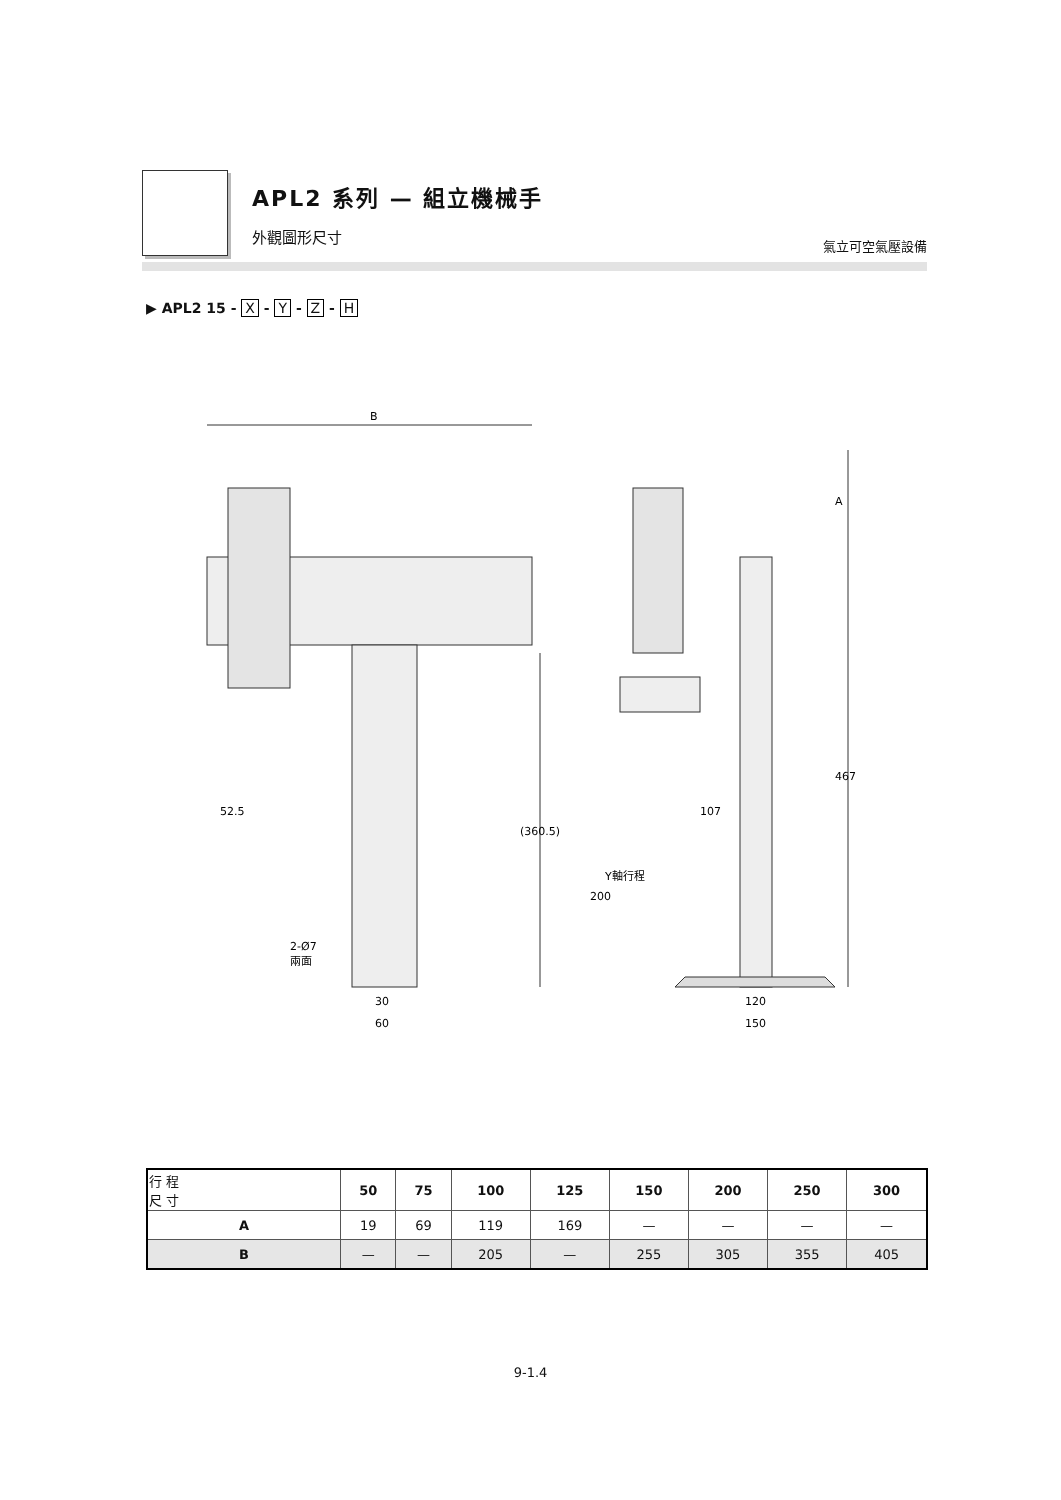APL2 系列 — 組立機械手
外觀圖形尺寸 氣立可空氣壓設備
▶ APL2 15 - X - Y - Z - H
B
52.5
30
60
2-Ø7
兩面
(360.5)
A
467
107
Y軸行程
200
120
150
| 行 程 尺 寸 | 50 | 75 | 100 | 125 | 150 | 200 | 250 | 300 |
| --- | --- | --- | --- | --- | --- | --- | --- | --- |
| A | 19 | 69 | 119 | 169 | — | — | — | — |
| B | — | — | 205 | — | 255 | 305 | 355 | 405 |
9-1.4